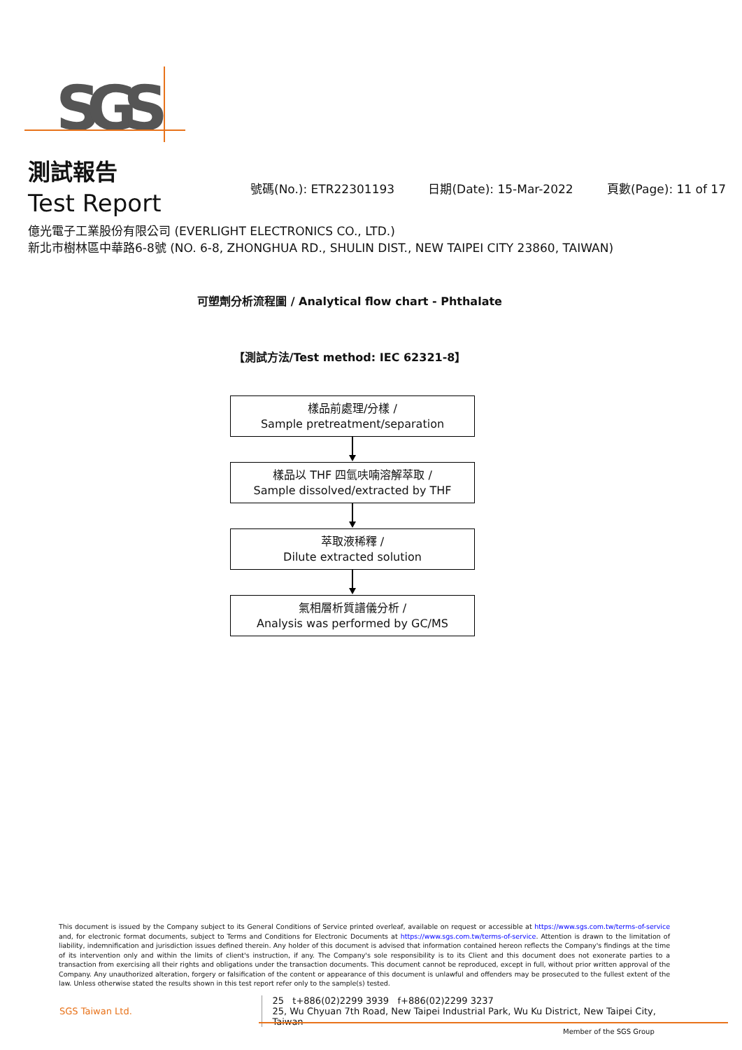SGS
測試報告
Test Report
號碼(No.): ETR22301193 日期(Date): 15-Mar-2022 頁數(Page): 11 of 17
億光電子工業股份有限公司 (EVERLIGHT ELECTRONICS CO., LTD.)
新北市樹林區中華路6-8號 (NO. 6-8, ZHONGHUA RD., SHULIN DIST., NEW TAIPEI CITY 23860, TAIWAN)
可塑劑分析流程圖 / Analytical flow chart - Phthalate
【測試方法/Test method: IEC 62321-8】
樣品前處理/分樣 /
Sample pretreatment/separation
樣品以 THF 四氫呋喃溶解萃取 /
Sample dissolved/extracted by THF
萃取液稀釋 /
Dilute extracted solution
氣相層析質譜儀分析 /
Analysis was performed by GC/MS
This document is issued by the Company subject to its General Conditions of Service printed overleaf, available on request or accessible at https://www.sgs.com.tw/terms-of-service and, for electronic format documents, subject to Terms and Conditions for Electronic Documents at https://www.sgs.com.tw/terms-of-service. Attention is drawn to the limitation of liability, indemnification and jurisdiction issues defined therein. Any holder of this document is advised that information contained hereon reflects the Company's findings at the time of its intervention only and within the limits of client's instruction, if any. The Company's sole responsibility is to its Client and this document does not exonerate parties to a transaction from exercising all their rights and obligations under the transaction documents. This document cannot be reproduced, except in full, without prior written approval of the Company. Any unauthorized alteration, forgery or falsification of the content or appearance of this document is unlawful and offenders may be prosecuted to the fullest extent of the law. Unless otherwise stated the results shown in this test report refer only to the sample(s) tested.
SGS Taiwan Ltd.
25 t+886(02)2299 3939 f+886(02)2299 3237
25, Wu Chyuan 7th Road, New Taipei Industrial Park, Wu Ku District, New Taipei City, Taiwan
Member of the SGS Group